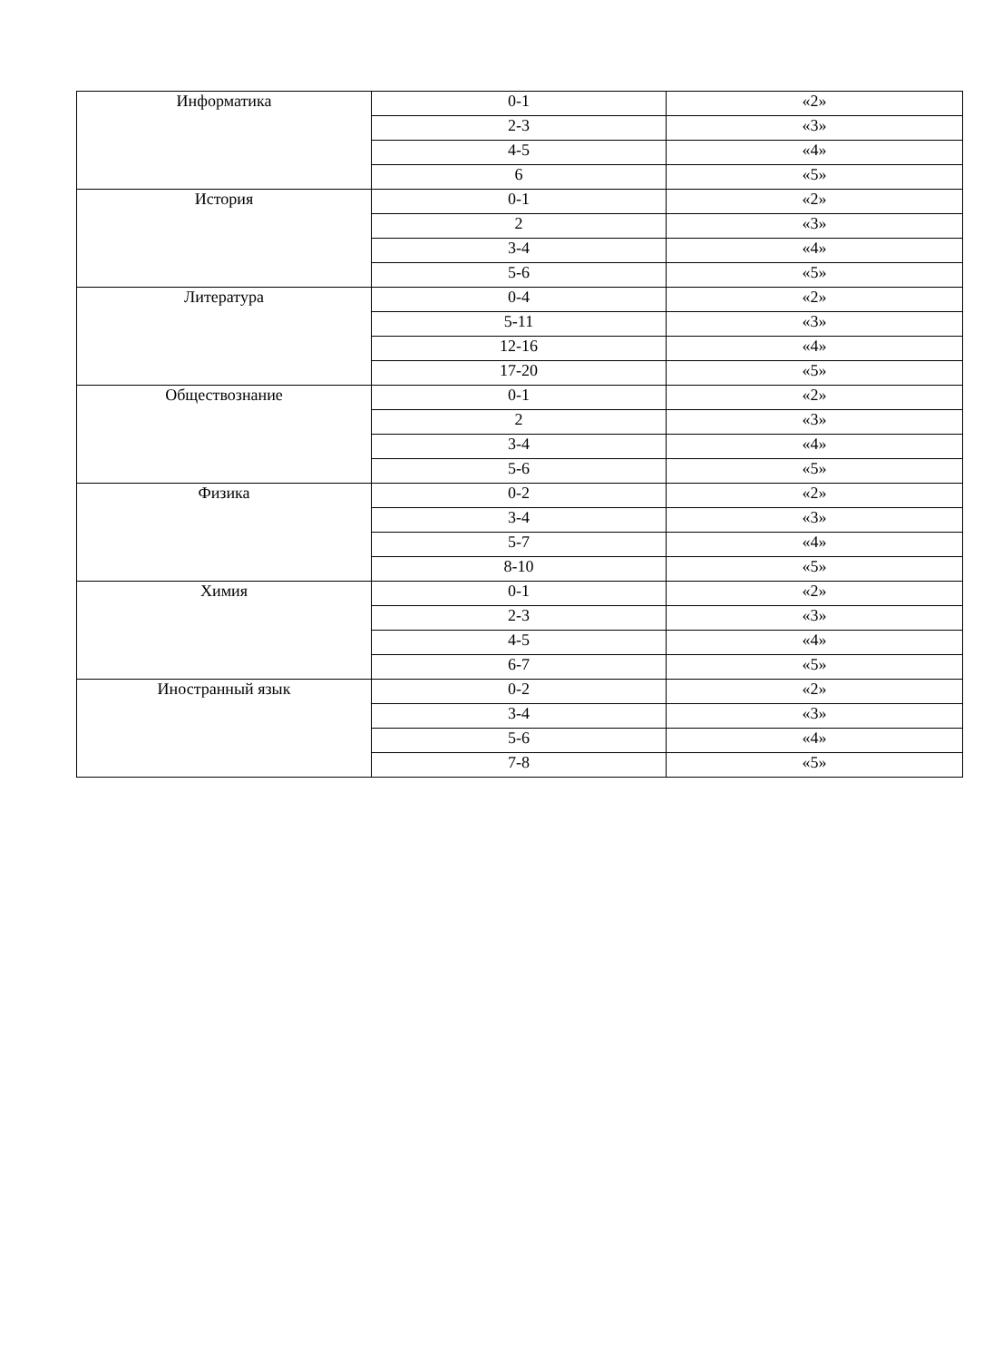| Информатика | 0-1 | «2» |
| | 2-3 | «3» |
| | 4-5 | «4» |
| | 6 | «5» |
| История | 0-1 | «2» |
| | 2 | «3» |
| | 3-4 | «4» |
| | 5-6 | «5» |
| Литература | 0-4 | «2» |
| | 5-11 | «3» |
| | 12-16 | «4» |
| | 17-20 | «5» |
| Обществознание | 0-1 | «2» |
| | 2 | «3» |
| | 3-4 | «4» |
| | 5-6 | «5» |
| Физика | 0-2 | «2» |
| | 3-4 | «3» |
| | 5-7 | «4» |
| | 8-10 | «5» |
| Химия | 0-1 | «2» |
| | 2-3 | «3» |
| | 4-5 | «4» |
| | 6-7 | «5» |
| Иностранный язык | 0-2 | «2» |
| | 3-4 | «3» |
| | 5-6 | «4» |
| | 7-8 | «5» |